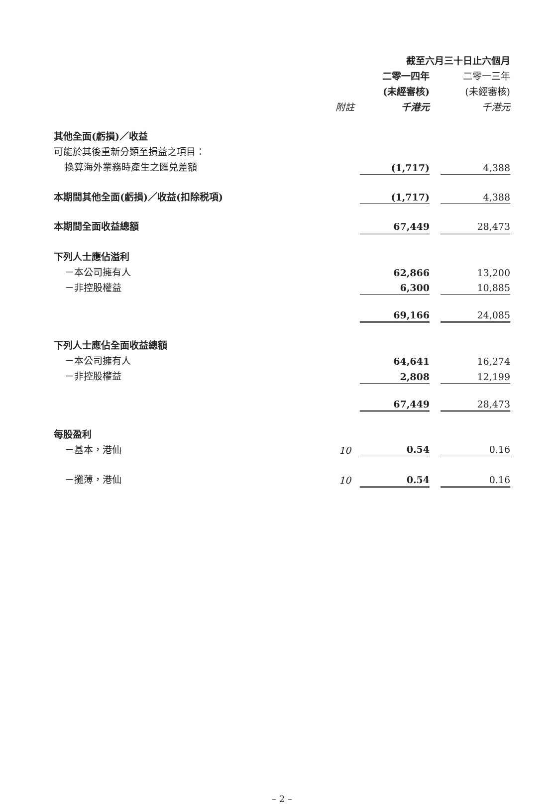| | | 截至六月三十日止六個月 | | |
| --- | --- | --- | --- | --- |
| | | 二零一四年 | | 二零一三年 |
| | | (未經審核) | | (未經審核) |
| | 附註 | 千港元 | | 千港元 |
| 其他全面(虧損)／收益 | | | | |
| 可能於其後重新分類至損益之項目： | | | | |
| 換算海外業務時產生之匯兑差額 | | (1,717) | | 4,388 |
| 本期間其他全面(虧損)／收益(扣除税項) | | (1,717) | | 4,388 |
| 本期間全面收益總額 | | 67,449 | | 28,473 |
| 下列人士應佔溢利 | | | | |
| －本公司擁有人 | | 62,866 | | 13,200 |
| －非控股權益 | | 6,300 | | 10,885 |
| | | 69,166 | | 24,085 |
| 下列人士應佔全面收益總額 | | | | |
| －本公司擁有人 | | 64,641 | | 16,274 |
| －非控股權益 | | 2,808 | | 12,199 |
| | | 67,449 | | 28,473 |
| 每股盈利 | | | | |
| －基本，港仙 | 10 | 0.54 | | 0.16 |
| －攤薄，港仙 | 10 | 0.54 | | 0.16 |
– 2 –